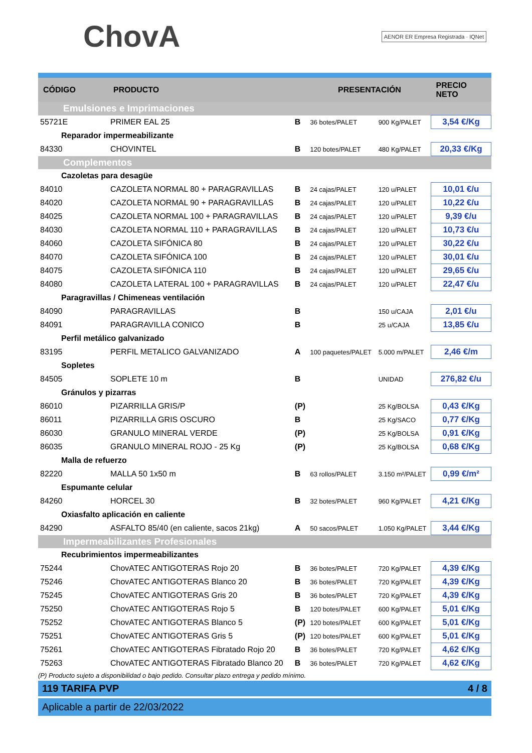ChovA
AENOR ER Empresa Registrada · IQNet
| CÓDIGO | PRODUCTO | | PRESENTACIÓN | | PRECIO NETO |
| --- | --- | --- | --- | --- | --- |
| Emulsiones e Imprimaciones | | | | | |
| 55721E | PRIMER EAL 25 | B | 36 botes/PALET | 900 Kg/PALET | 3,54 €/Kg |
| Reparador impermeabilizante | | | | | |
| 84330 | CHOVINTEL | B | 120 botes/PALET | 480 Kg/PALET | 20,33 €/Kg |
| Complementos | | | | | |
| Cazoletas para desagüe | | | | | |
| 84010 | CAZOLETA NORMAL 80 + PARAGRAVILLAS | B | 24 cajas/PALET | 120 u/PALET | 10,01 €/u |
| 84020 | CAZOLETA NORMAL 90 + PARAGRAVILLAS | B | 24 cajas/PALET | 120 u/PALET | 10,22 €/u |
| 84025 | CAZOLETA NORMAL 100 + PARAGRAVILLAS | B | 24 cajas/PALET | 120 u/PALET | 9,39 €/u |
| 84030 | CAZOLETA NORMAL 110 + PARAGRAVILLAS | B | 24 cajas/PALET | 120 u/PALET | 10,73 €/u |
| 84060 | CAZOLETA SIFÓNICA 80 | B | 24 cajas/PALET | 120 u/PALET | 30,22 €/u |
| 84070 | CAZOLETA SIFÓNICA 100 | B | 24 cajas/PALET | 120 u/PALET | 30,01 €/u |
| 84075 | CAZOLETA SIFÓNICA 110 | B | 24 cajas/PALET | 120 u/PALET | 29,65 €/u |
| 84080 | CAZOLETA LATERAL 100 + PARAGRAVILLAS | B | 24 cajas/PALET | 120 u/PALET | 22,47 €/u |
| Paragravillas / Chimeneas ventilación | | | | | |
| 84090 | PARAGRAVILLAS | B | | 150 u/CAJA | 2,01 €/u |
| 84091 | PARAGRAVILLA CONICO | B | | 25 u/CAJA | 13,85 €/u |
| Perfil metálico galvanizado | | | | | |
| 83195 | PERFIL METALICO GALVANIZADO | A | 100 paquetes/PALET | 5.000 m/PALET | 2,46 €/m |
| Sopletes | | | | | |
| 84505 | SOPLETE 10 m | B | | UNIDAD | 276,82 €/u |
| Gránulos y pizarras | | | | | |
| 86010 | PIZARRILLA GRIS/P | (P) | | 25 Kg/BOLSA | 0,43 €/Kg |
| 86011 | PIZARRILLA GRIS OSCURO | B | | 25 Kg/SACO | 0,77 €/Kg |
| 86030 | GRANULO MINERAL VERDE | (P) | | 25 Kg/BOLSA | 0,91 €/Kg |
| 86035 | GRANULO MINERAL ROJO - 25 Kg | (P) | | 25 Kg/BOLSA | 0,68 €/Kg |
| Malla de refuerzo | | | | | |
| 82220 | MALLA 50 1x50 m | B | 63 rollos/PALET | 3.150 m²/PALET | 0,99 €/m² |
| Espumante celular | | | | | |
| 84260 | HORCEL 30 | B | 32 botes/PALET | 960 Kg/PALET | 4,21 €/Kg |
| Oxiasfalto aplicación en caliente | | | | | |
| 84290 | ASFALTO 85/40 (en caliente, sacos 21kg) | A | 50 sacos/PALET | 1.050 Kg/PALET | 3,44 €/Kg |
| Impermeabilizantes Profesionales | | | | | |
| Recubrimientos impermeabilizantes | | | | | |
| 75244 | ChovATEC ANTIGOTERAS Rojo 20 | B | 36 botes/PALET | 720 Kg/PALET | 4,39 €/Kg |
| 75246 | ChovATEC ANTIGOTERAS Blanco 20 | B | 36 botes/PALET | 720 Kg/PALET | 4,39 €/Kg |
| 75245 | ChovATEC ANTIGOTERAS Gris 20 | B | 36 botes/PALET | 720 Kg/PALET | 4,39 €/Kg |
| 75250 | ChovATEC ANTIGOTERAS Rojo 5 | B | 120 botes/PALET | 600 Kg/PALET | 5,01 €/Kg |
| 75252 | ChovATEC ANTIGOTERAS Blanco 5 | (P) | 120 botes/PALET | 600 Kg/PALET | 5,01 €/Kg |
| 75251 | ChovATEC ANTIGOTERAS Gris 5 | (P) | 120 botes/PALET | 600 Kg/PALET | 5,01 €/Kg |
| 75261 | ChovATEC ANTIGOTERAS Fibratado Rojo 20 | B | 36 botes/PALET | 720 Kg/PALET | 4,62 €/Kg |
| 75263 | ChovATEC ANTIGOTERAS Fibratado Blanco 20 | B | 36 botes/PALET | 720 Kg/PALET | 4,62 €/Kg |
(P) Producto sujeto a disponibilidad o bajo pedido. Consultar plazo entrega y pedido mínimo.
119 TARIFA PVP 4 / 8
Aplicable a partir de 22/03/2022